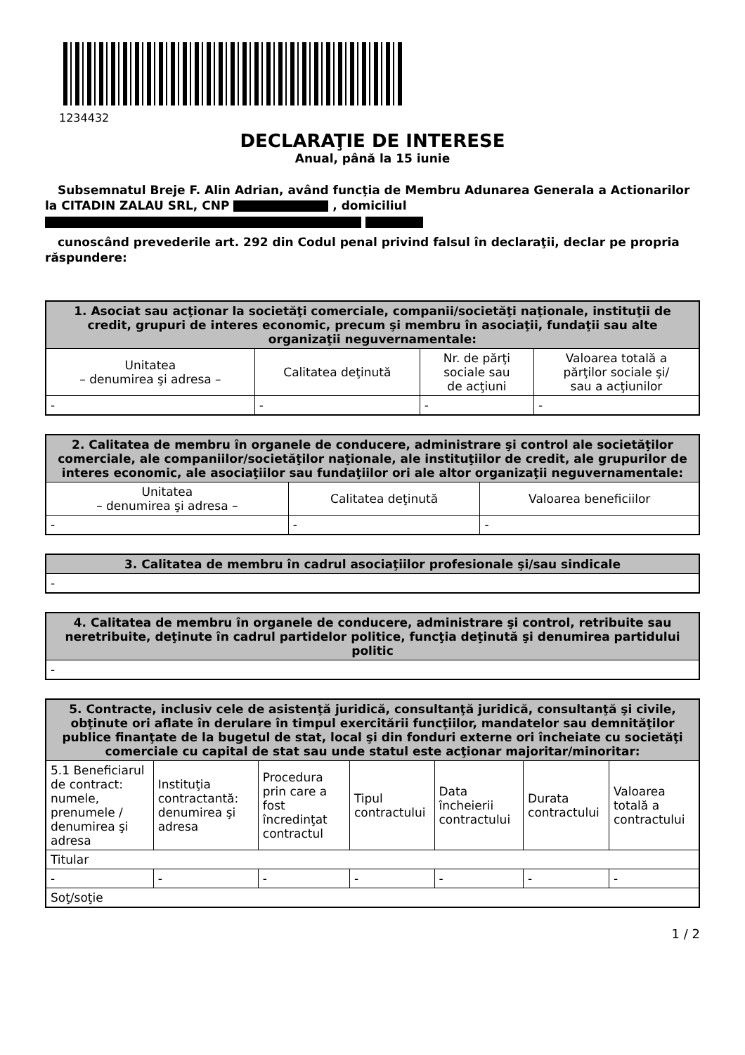1234432
DECLARAŢIE DE INTERESE
Anual, până la 15 iunie
Subsemnatul Breje F. Alin Adrian, având funcţia de Membru Adunarea Generala a Actionarilor la CITADIN ZALAU SRL, CNP , domiciliul
cunoscând prevederile art. 292 din Codul penal privind falsul în declaraţii, declar pe propria răspundere:
| 1. Asociat sau acţionar la societăţi comerciale, companii/societăţi naţionale, instituţii de credit, grupuri de interes economic, precum şi membru în asociaţii, fundaţii sau alte organizaţii neguvernamentale: | | | |
| --- | --- | --- | --- |
| Unitatea – denumirea şi adresa – | Calitatea deţinută | Nr. de părţi sociale sau de acţiuni | Valoarea totală a părţilor sociale şi/ sau a acţiunilor |
| - | - | - | - |
| 2. Calitatea de membru în organele de conducere, administrare şi control ale societăţilor comerciale, ale companiilor/societăţilor naţionale, ale instituţiilor de credit, ale grupurilor de interes economic, ale asociaţiilor sau fundaţiilor ori ale altor organizaţii neguvernamentale: | | |
| --- | --- | --- |
| Unitatea – denumirea şi adresa – | Calitatea deţinută | Valoarea beneficiilor |
| - | - | - |
| 3. Calitatea de membru în cadrul asociaţiilor profesionale şi/sau sindicale |
| --- |
| - |
| 4. Calitatea de membru în organele de conducere, administrare şi control, retribuite sau neretribuite, deţinute în cadrul partidelor politice, funcţia deţinută şi denumirea partidului politic |
| --- |
| - |
| 5. Contracte, inclusiv cele de asistenţă juridică, consultanţă juridică, consultanţă şi civile, obţinute ori aflate în derulare în timpul exercitării funcţiilor, mandatelor sau demnităţilor publice finanţate de la bugetul de stat, local şi din fonduri externe ori încheiate cu societăţi comerciale cu capital de stat sau unde statul este acţionar majoritar/minoritar: | | | | | | |
| --- | --- | --- | --- | --- | --- | --- |
| 5.1 Beneficiarul de contract: numele, prenumele / denumirea şi adresa | Instituţia contractantă: denumirea şi adresa | Procedura prin care a fost încredinţat contractul | Tipul contractului | Data încheierii contractului | Durata contractului | Valoarea totală a contractului |
| Titular | | | | | | |
| - | - | - | - | - | - | - |
| Soţ/soţie | | | | | | |
1 / 2